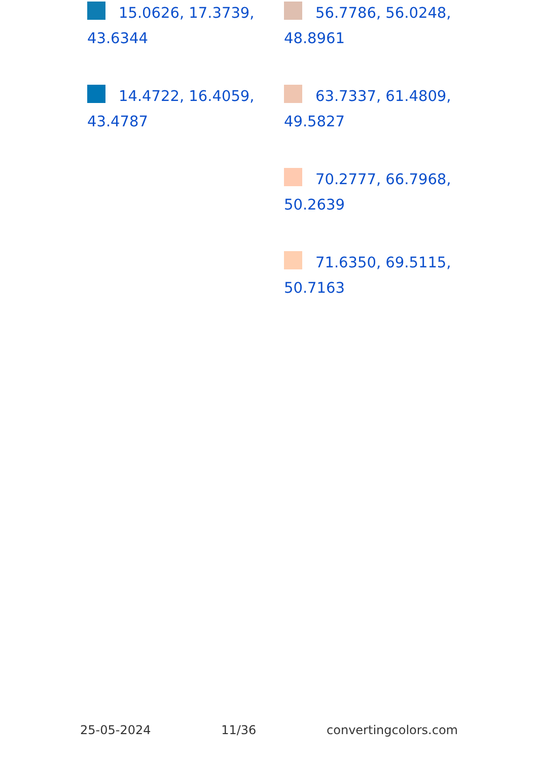15.0626, 17.3739, 43.6344
14.4722, 16.4059, 43.4787
56.7786, 56.0248, 48.8961
63.7337, 61.4809, 49.5827
70.2777, 66.7968, 50.2639
71.6350, 69.5115, 50.7163
25-05-2024 11/36 convertingcolors.com